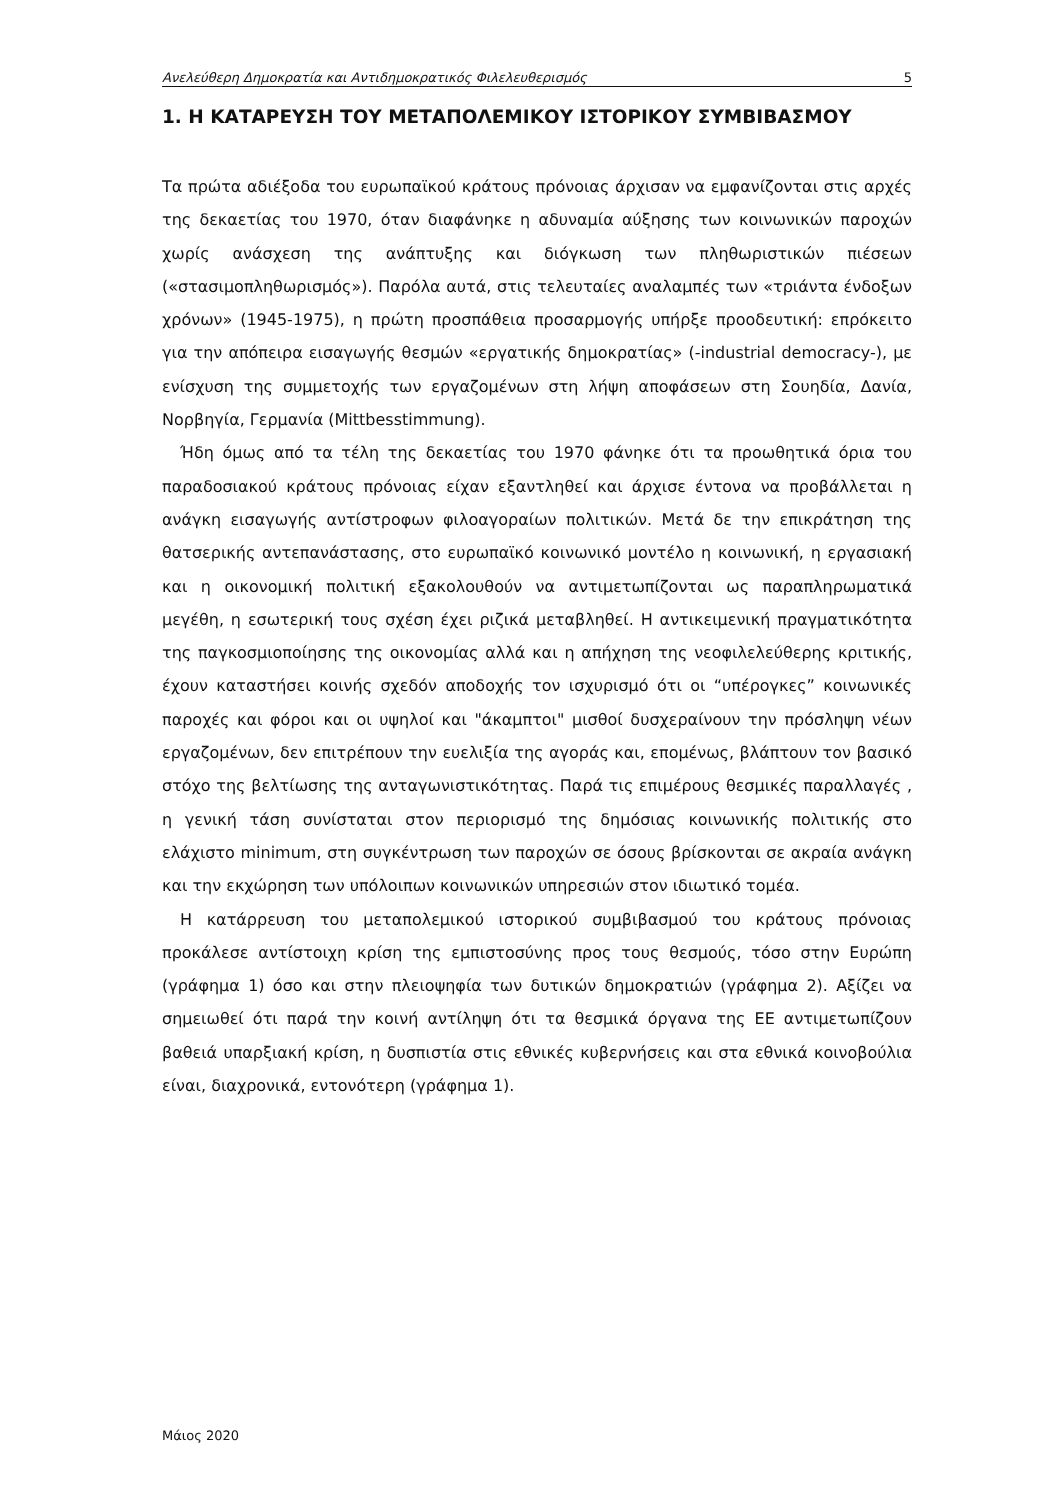Ανελεύθερη Δημοκρατία και Αντιδημοκρατικός Φιλελευθερισμός 5
1. Η ΚΑΤΑΡΕΥΣΗ ΤΟΥ ΜΕΤΑΠΟΛΕΜΙΚΟΥ ΙΣΤΟΡΙΚΟΥ ΣΥΜΒΙΒΑΣΜΟΥ
Τα πρώτα αδιέξοδα του ευρωπαϊκού κράτους πρόνοιας άρχισαν να εμφανίζονται στις αρχές της δεκαετίας του 1970, όταν διαφάνηκε η αδυναμία αύξησης των κοινωνικών παροχών χωρίς ανάσχεση της ανάπτυξης και διόγκωση των πληθωριστικών πιέσεων («στασιμοπληθωρισμός»). Παρόλα αυτά, στις τελευταίες αναλαμπές των «τριάντα ένδοξων χρόνων» (1945-1975), η πρώτη προσπάθεια προσαρμογής υπήρξε προοδευτική: επρόκειτο για την απόπειρα εισαγωγής θεσμών «εργατικής δημοκρατίας» (-industrial democracy-), με ενίσχυση της συμμετοχής των εργαζομένων στη λήψη αποφάσεων στη Σουηδία, Δανία, Νορβηγία, Γερμανία (Mittbesstimmung).
Ήδη όμως από τα τέλη της δεκαετίας του 1970 φάνηκε ότι τα προωθητικά όρια του παραδοσιακού κράτους πρόνοιας είχαν εξαντληθεί και άρχισε έντονα να προβάλλεται η ανάγκη εισαγωγής αντίστροφων φιλοαγοραίων πολιτικών. Μετά δε την επικράτηση της θατσερικής αντεπανάστασης, στο ευρωπαϊκό κοινωνικό μοντέλο η κοινωνική, η εργασιακή και η οικονομική πολιτική εξακολουθούν να αντιμετωπίζονται ως παραπληρωματικά μεγέθη, η εσωτερική τους σχέση έχει ριζικά μεταβληθεί. Η αντικειμενική πραγματικότητα της παγκοσμιοποίησης της οικονομίας αλλά και η απήχηση της νεοφιλελεύθερης κριτικής, έχουν καταστήσει κοινής σχεδόν αποδοχής τον ισχυρισμό ότι οι “υπέρογκες” κοινωνικές παροχές και φόροι και οι υψηλοί και "άκαμπτοι" μισθοί δυσχεραίνουν την πρόσληψη νέων εργαζομένων, δεν επιτρέπουν την ευελιξία της αγοράς και, επομένως, βλάπτουν τον βασικό στόχο της βελτίωσης της ανταγωνιστικότητας. Παρά τις επιμέρους θεσμικές παραλλαγές , η γενική τάση συνίσταται στον περιορισμό της δημόσιας κοινωνικής πολιτικής στο ελάχιστο minimum, στη συγκέντρωση των παροχών σε όσους βρίσκονται σε ακραία ανάγκη και την εκχώρηση των υπόλοιπων κοινωνικών υπηρεσιών στον ιδιωτικό τομέα.
Η κατάρρευση του μεταπολεμικού ιστορικού συμβιβασμού του κράτους πρόνοιας προκάλεσε αντίστοιχη κρίση της εμπιστοσύνης προς τους θεσμούς, τόσο στην Ευρώπη (γράφημα 1) όσο και στην πλειοψηφία των δυτικών δημοκρατιών (γράφημα 2). Αξίζει να σημειωθεί ότι παρά την κοινή αντίληψη ότι τα θεσμικά όργανα της ΕΕ αντιμετωπίζουν βαθειά υπαρξιακή κρίση, η δυσπιστία στις εθνικές κυβερνήσεις και στα εθνικά κοινοβούλια είναι, διαχρονικά, εντονότερη (γράφημα 1).
Μάιος 2020